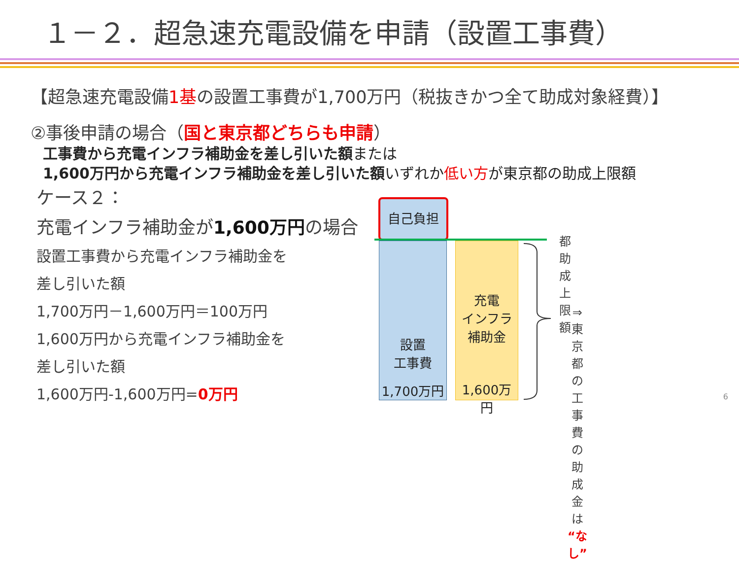１－２．超急速充電設備を申請（設置工事費）
【超急速充電設備1基の設置工事費が1,700万円（税抜きかつ全て助成対象経費）】
②事後申請の場合（国と東京都どちらも申請）
工事費から充電インフラ補助金を差し引いた額または
1,600万円から充電インフラ補助金を差し引いた額いずれか低い方が東京都の助成上限額
ケース２：
充電インフラ補助金が1,600万円の場合
設置工事費から充電インフラ補助金を
差し引いた額
1,700万円－1,600万円＝100万円
1,600万円から充電インフラ補助金を
差し引いた額
1,600万円-1,600万円=0万円
自己負担
設置
工事費
1,700万円
充電
インフラ
補助金
1,600万円
都助成上限額
⇒東京都の工事費の
助成金は“なし”
6